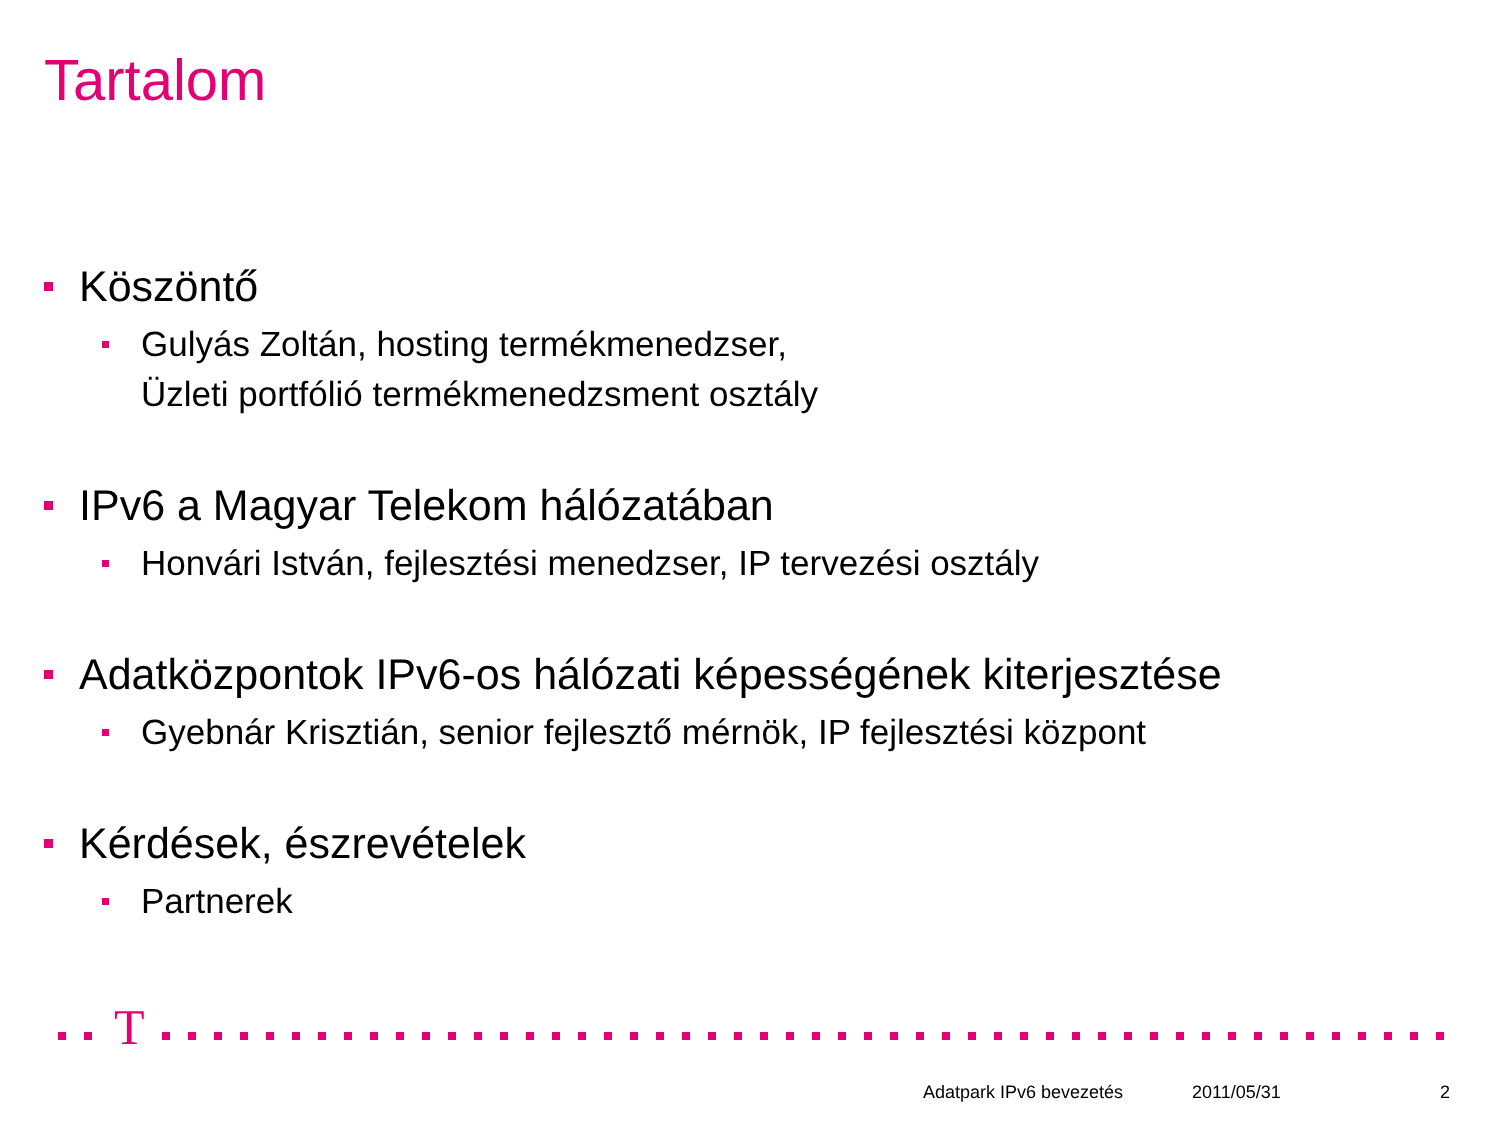Tartalom
Köszöntő
Gulyás Zoltán, hosting termékmenedzser,
Üzleti portfólió termékmenedzsment osztály
IPv6 a Magyar Telekom hálózatában
Honvári István, fejlesztési menedzser, IP tervezési osztály
Adatközpontok IPv6-os hálózati képességének kiterjesztése
Gyebnár Krisztián, senior fejlesztő mérnök, IP fejlesztési központ
Kérdések, észrevételek
Partnerek
T
Adatpark IPv6 bevezetés 2011/05/31 2